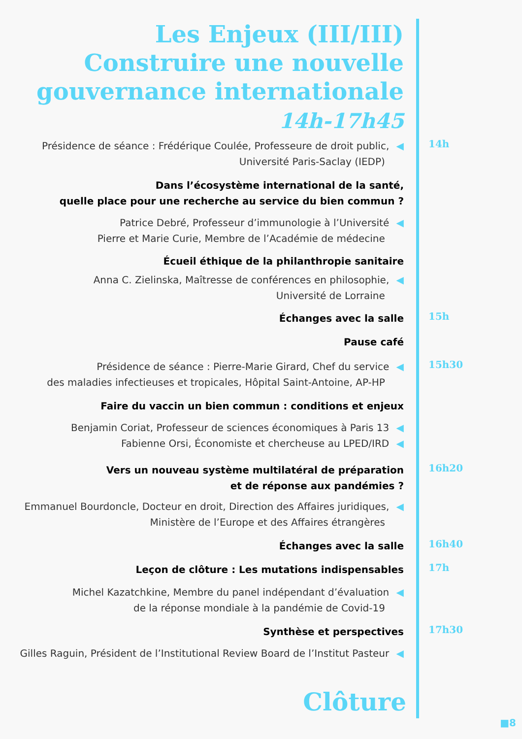Les Enjeux (III/III)
Construire une nouvelle
gouvernance internationale
14h-17h45
Présidence de séance : Frédérique Coulée, Professeure de droit public, ◀
Université Paris-Saclay (IEDP)
14h
Dans l’écosystème international de la santé,
quelle place pour une recherche au service du bien commun ?
Patrice Debré, Professeur d’immunologie à l’Université ◀
Pierre et Marie Curie, Membre de l’Académie de médecine
Écueil éthique de la philanthropie sanitaire
Anna C. Zielinska, Maîtresse de conférences en philosophie, ◀
Université de Lorraine
Échanges avec la salle 15h
Pause café
Présidence de séance : Pierre-Marie Girard, Chef du service ◀
des maladies infectieuses et tropicales, Hôpital Saint-Antoine, AP-HP
15h30
Faire du vaccin un bien commun : conditions et enjeux
Benjamin Coriat, Professeur de sciences économiques à Paris 13 ◀
Fabienne Orsi, Économiste et chercheuse au LPED/IRD ◀
Vers un nouveau système multilatéral de préparation
et de réponse aux pandémies ?
16h20
Emmanuel Bourdoncle, Docteur en droit, Direction des Affaires juridiques, ◀
Ministère de l’Europe et des Affaires étrangères
Échanges avec la salle 16h40
Leçon de clôture : Les mutations indispensables
17h
Michel Kazatchkine, Membre du panel indépendant d’évaluation ◀
de la réponse mondiale à la pandémie de Covid-19
Synthèse et perspectives 17h30
Gilles Raguin, Président de l’Institutional Review Board de l’Institut Pasteur ◀
Clôture
■8